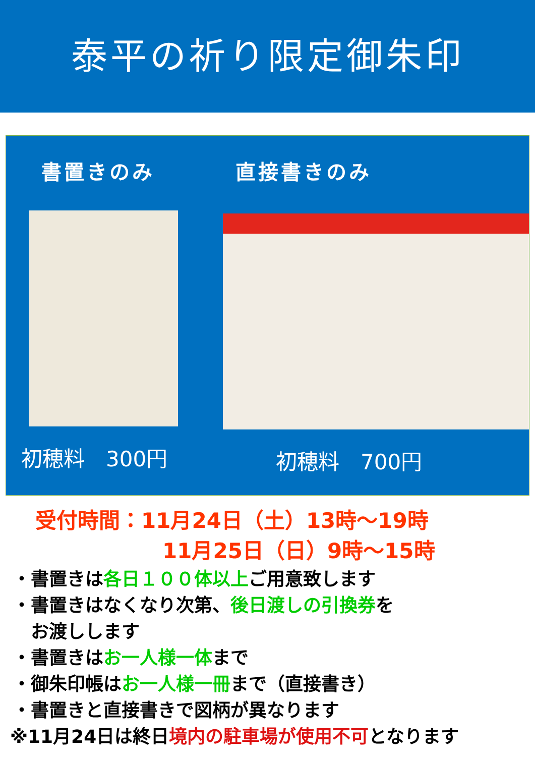泰平の祈り限定御朱印
書置きのみ
初穂料　300円
直接書きのみ
初穂料　700円
受付時間：11月24日（土）13時～19時
11月25日（日）9時～15時
・書置きは各日１００体以上ご用意致します
・書置きはなくなり次第、後日渡しの引換券を
　お渡しします
・書置きはお一人様一体まで
・御朱印帳はお一人様一冊まで（直接書き）
・書置きと直接書きで図柄が異なります
※11月24日は終日境内の駐車場が使用不可となります